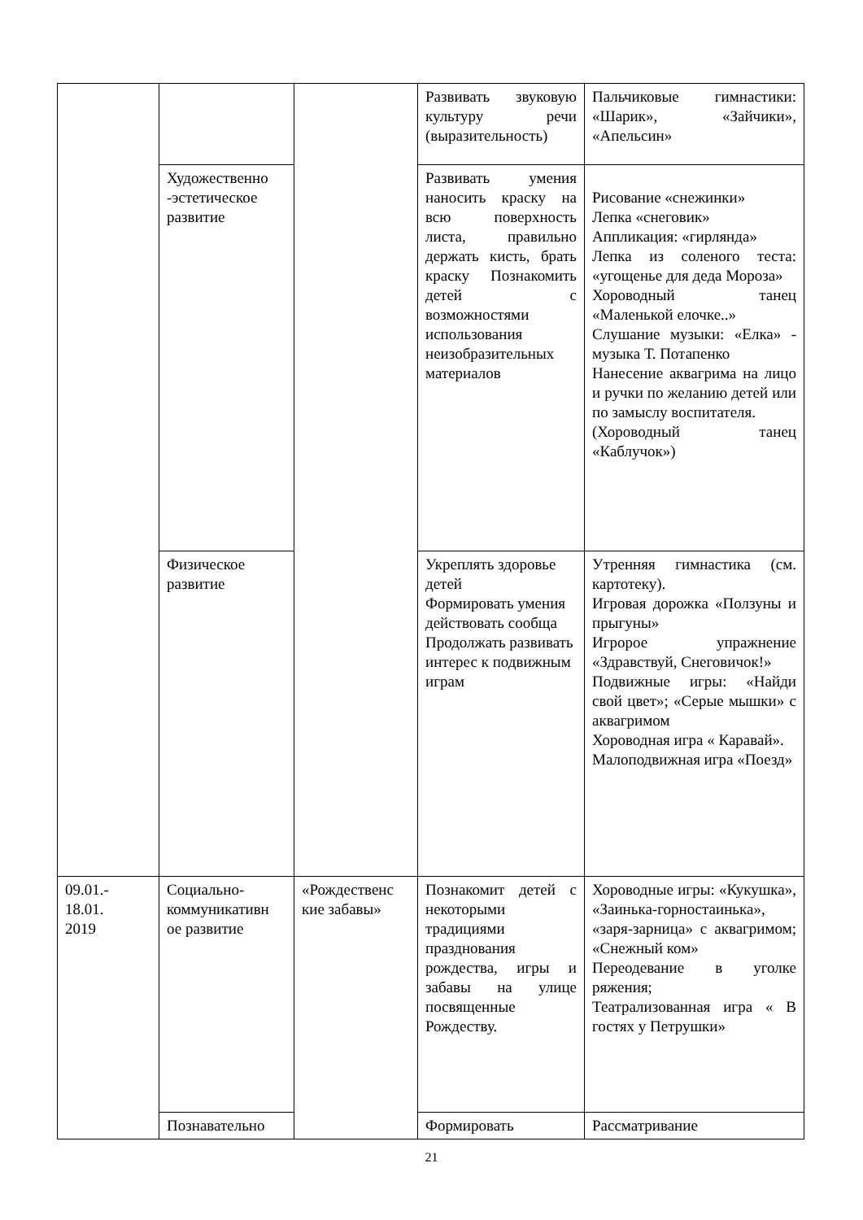| | | | Развивать звуковую культуру речи (выразительность) | Пальчиковые гимнастики: «Шарик», «Зайчики», «Апельсин» |
| | Художественно -эстетическое развитие | | Развивать умения наносить краску на всю поверхность листа, правильно держать кисть, брать краску Познакомить детей с возможностями использования неизобразительных материалов | Рисование «снежинки» Лепка «снеговик» Аппликация: «гирлянда» Лепка из соленого теста: «угощенье для деда Мороза» Хороводный танец «Маленькой елочке..» Слушание музыки: «Елка» - музыка Т. Потапенко Нанесение аквагрима на лицо и ручки по желанию детей или по замыслу воспитателя. (Хороводный танец «Каблучок») |
| | Физическое развитие | | Укреплять здоровье детей Формировать умения действовать сообща Продолжать развивать интерес к подвижным играм | Утренняя гимнастика (см. картотеку). Игровая дорожка «Ползуны и прыгуны» Игророе упражнение «Здравствуй, Снеговичок!» Подвижные игры: «Найди свой цвет»; «Серые мышки» с аквагримом Хороводная игра « Каравай». Малоподвижная игра «Поезд» |
| 09.01.- 18.01. 2019 | Социально-коммуникативн ое развитие | «Рождественс кие забавы» | Познакомит детей с некоторыми традициями празднования рождества, игры и забавы на улице посвященные Рождеству. | Хороводные игры: «Кукушка», «Заинька-горностаинька», «заря-зарница» с аквагримом; «Снежный ком» Переодевание в уголке ряжения; Театрализованная игра « В гостях у Петрушки» |
| | Познавательно | | Формировать | Рассматривание |
21